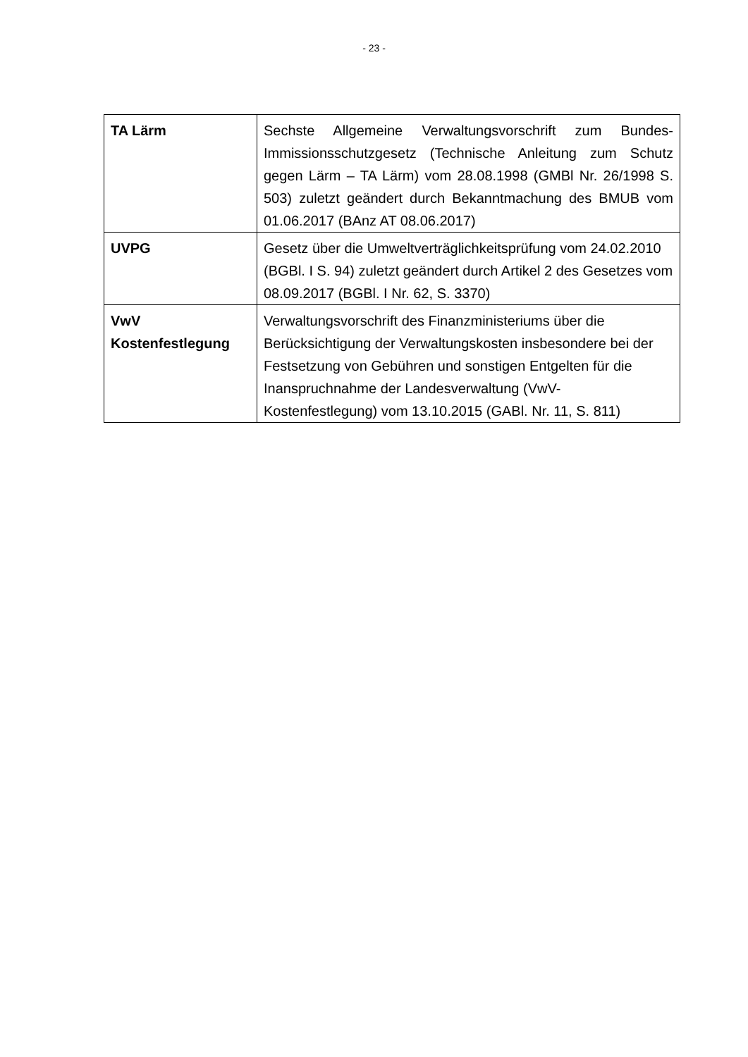- 23 -
| TA Lärm | Sechste Allgemeine Verwaltungsvorschrift zum Bundes-Immissionsschutzgesetz (Technische Anleitung zum Schutz gegen Lärm – TA Lärm) vom 28.08.1998 (GMBl Nr. 26/1998 S. 503) zuletzt geändert durch Bekanntmachung des BMUB vom 01.06.2017 (BAnz AT 08.06.2017) |
| UVPG | Gesetz über die Umweltverträglichkeitsprüfung vom 24.02.2010 (BGBl. I S. 94) zuletzt geändert durch Artikel 2 des Gesetzes vom 08.09.2017 (BGBl. I Nr. 62, S. 3370) |
| VwV Kostenfestlegung | Verwaltungsvorschrift des Finanzministeriums über die Berücksichtigung der Verwaltungskosten insbesondere bei der Festsetzung von Gebühren und sonstigen Entgelten für die Inanspruchnahme der Landesverwaltung (VwV-Kostenfestlegung) vom 13.10.2015 (GABl. Nr. 11, S. 811) |